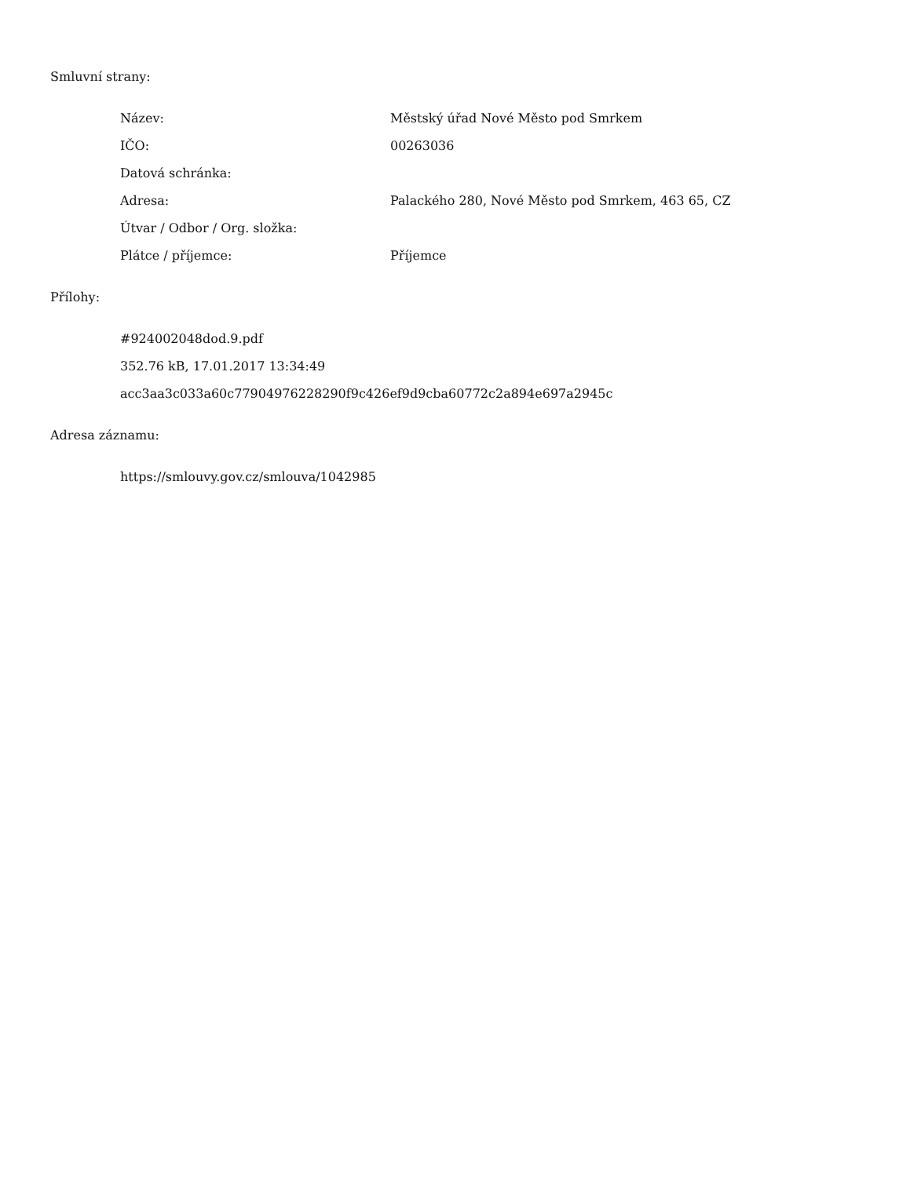Smluvní strany:
| Název: | Městský úřad Nové Město pod Smrkem |
| IČO: | 00263036 |
| Datová schránka: | |
| Adresa: | Palackého 280, Nové Město pod Smrkem, 463 65, CZ |
| Útvar / Odbor / Org. složka: | |
| Plátce / příjemce: | Příjemce |
Přílohy:
#924002048dod.9.pdf
352.76 kB, 17.01.2017 13:34:49
acc3aa3c033a60c77904976228290f9c426ef9d9cba60772c2a894e697a2945c
Adresa záznamu:
https://smlouvy.gov.cz/smlouva/1042985